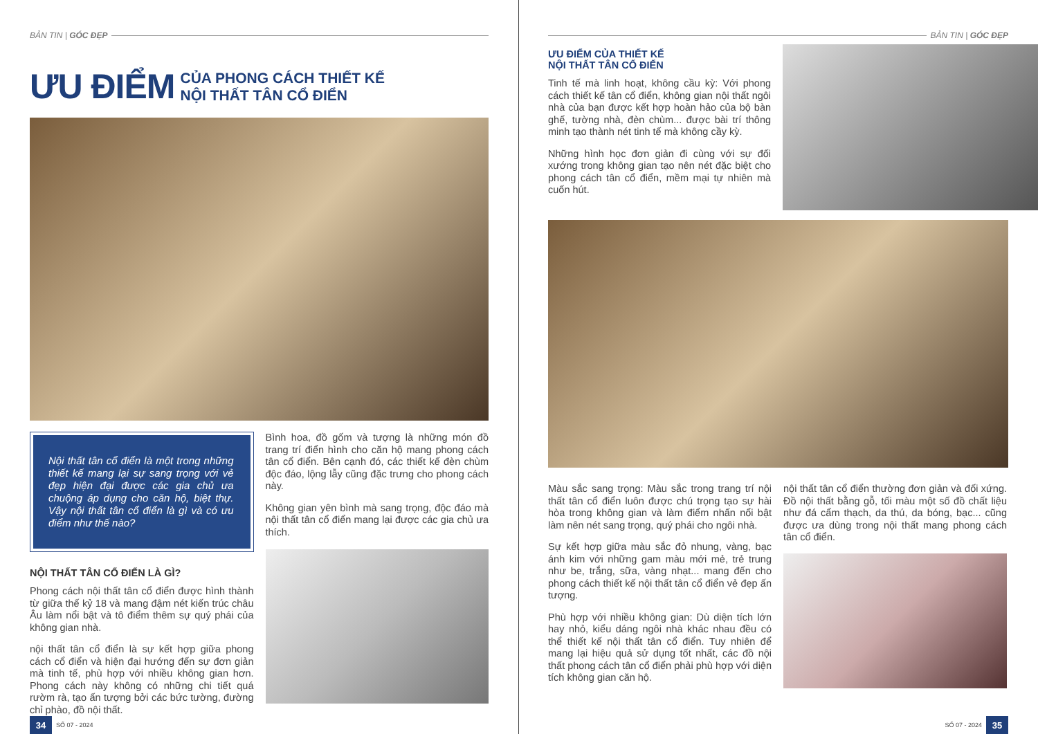BẢN TIN | GÓC ĐẸP
ƯU ĐIỂM CỦA PHONG CÁCH THIẾT KẾ
NỘI THẤT TÂN CỔ ĐIỂN
Nội thất tân cổ điển là một trong những thiết kế mang lại sự sang trọng với vẻ đẹp hiện đại được các gia chủ ưa chuộng áp dụng cho căn hộ, biệt thự. Vậy nội thất tân cổ điển là gì và có ưu điểm như thế nào?
NỘI THẤT TÂN CỔ ĐIỂN LÀ GÌ?
Phong cách nội thất tân cổ điển được hình thành từ giữa thế kỷ 18 và mang đậm nét kiến trúc châu Âu làm nổi bật và tô điểm thêm sự quý phái của không gian nhà.
nội thất tân cổ điển là sự kết hợp giữa phong cách cổ điển và hiện đại hướng đến sự đơn giản mà tinh tế, phù hợp với nhiều không gian hơn. Phong cách này không có những chi tiết quá rườm rà, tạo ấn tượng bởi các bức tường, đường chỉ phào, đồ nội thất.
Bình hoa, đồ gốm và tượng là những món đồ trang trí điển hình cho căn hộ mang phong cách tân cổ điển. Bên cạnh đó, các thiết kế đèn chùm độc đáo, lộng lẫy cũng đặc trưng cho phong cách này.
Không gian yên bình mà sang trọng, độc đáo mà nội thất tân cổ điển mang lại được các gia chủ ưa thích.
34 SỐ 07 - 2024
BẢN TIN | GÓC ĐẸP
ƯU ĐIỂM CỦA THIẾT KẾ
NỘI THẤT TÂN CỔ ĐIỂN
Tinh tế mà linh hoạt, không cầu kỳ: Với phong cách thiết kế tân cổ điển, không gian nội thất ngôi nhà của bạn được kết hợp hoàn hảo của bộ bàn ghế, tường nhà, đèn chùm... được bài trí thông minh tạo thành nét tinh tế mà không cầy kỳ.
Những hình học đơn giản đi cùng với sự đối xướng trong không gian tạo nên nét đặc biệt cho phong cách tân cổ điển, mềm mại tự nhiên mà cuốn hút.
Màu sắc sang trọng: Màu sắc trong trang trí nội thất tân cổ điển luôn được chú trọng tạo sự hài hòa trong không gian và làm điểm nhấn nổi bật làm nên nét sang trọng, quý phái cho ngôi nhà.
Sự kết hợp giữa màu sắc đỏ nhung, vàng, bạc ánh kim với những gam màu mới mẻ, trẻ trung như be, trắng, sữa, vàng nhạt... mang đến cho phong cách thiết kế nội thất tân cổ điển vẻ đẹp ấn tượng.
Phù hợp với nhiều không gian: Dù diện tích lớn hay nhỏ, kiểu dáng ngôi nhà khác nhau đều có thể thiết kế nội thất tân cổ điển. Tuy nhiên để mang lại hiệu quả sử dụng tốt nhất, các đồ nội thất phong cách tân cổ điển phải phù hợp với diện tích không gian căn hộ.
nội thất tân cổ điển thường đơn giản và đối xứng. Đồ nội thất bằng gỗ, tối màu một số đồ chất liệu như đá cẩm thạch, da thú, da bóng, bạc... cũng được ưa dùng trong nội thất mang phong cách tân cổ điển.
SỐ 07 - 2024 35